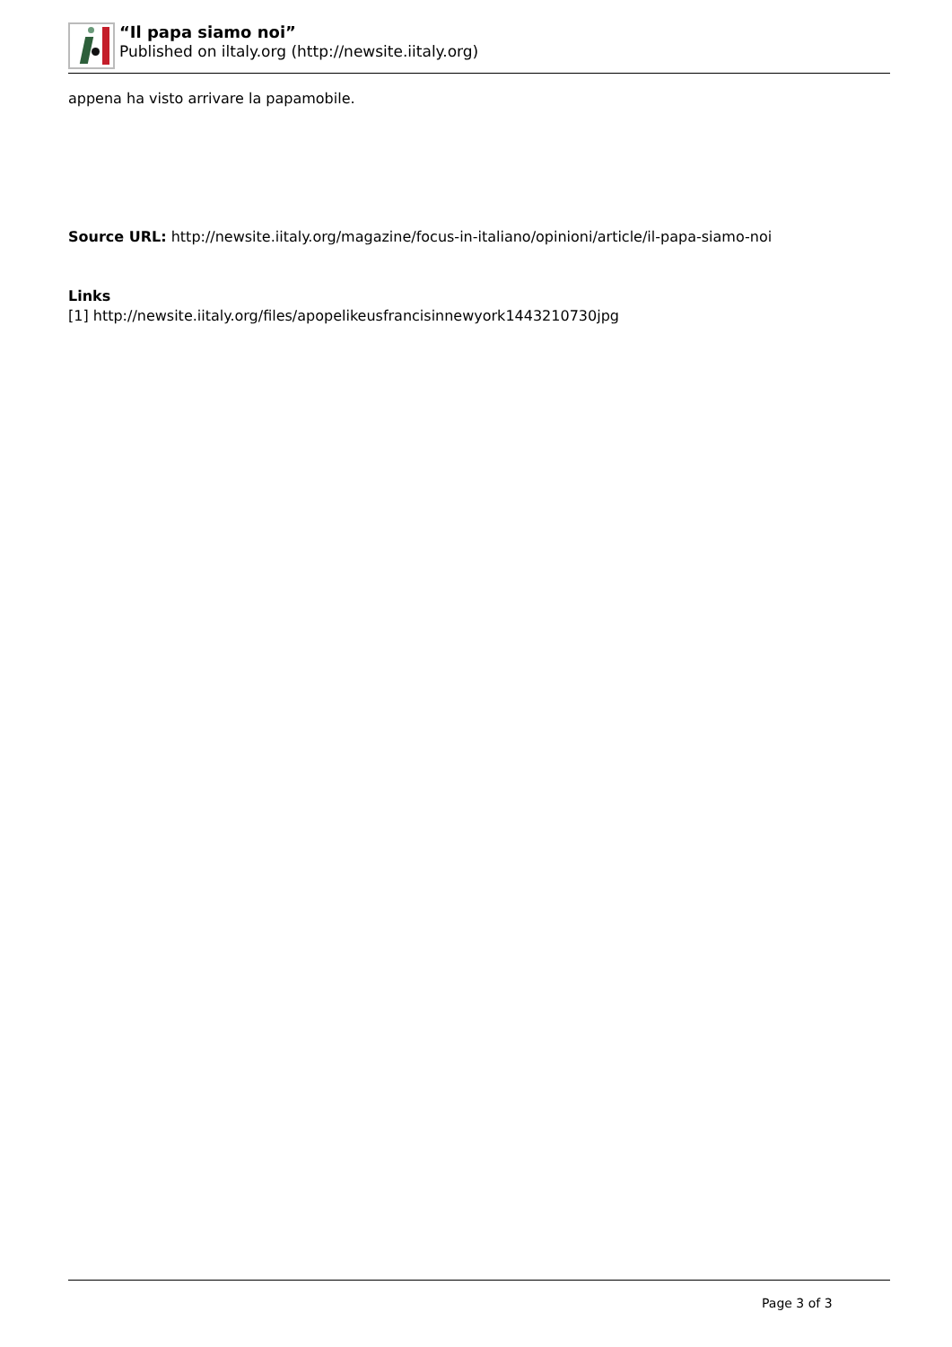“Il papa siamo noi”
Published on iltaly.org (http://newsite.iitaly.org)
appena ha visto arrivare la papamobile.
Source URL: http://newsite.iitaly.org/magazine/focus-in-italiano/opinioni/article/il-papa-siamo-noi
Links
[1] http://newsite.iitaly.org/files/apopelikeusfrancisinnewyork1443210730jpg
Page 3 of 3